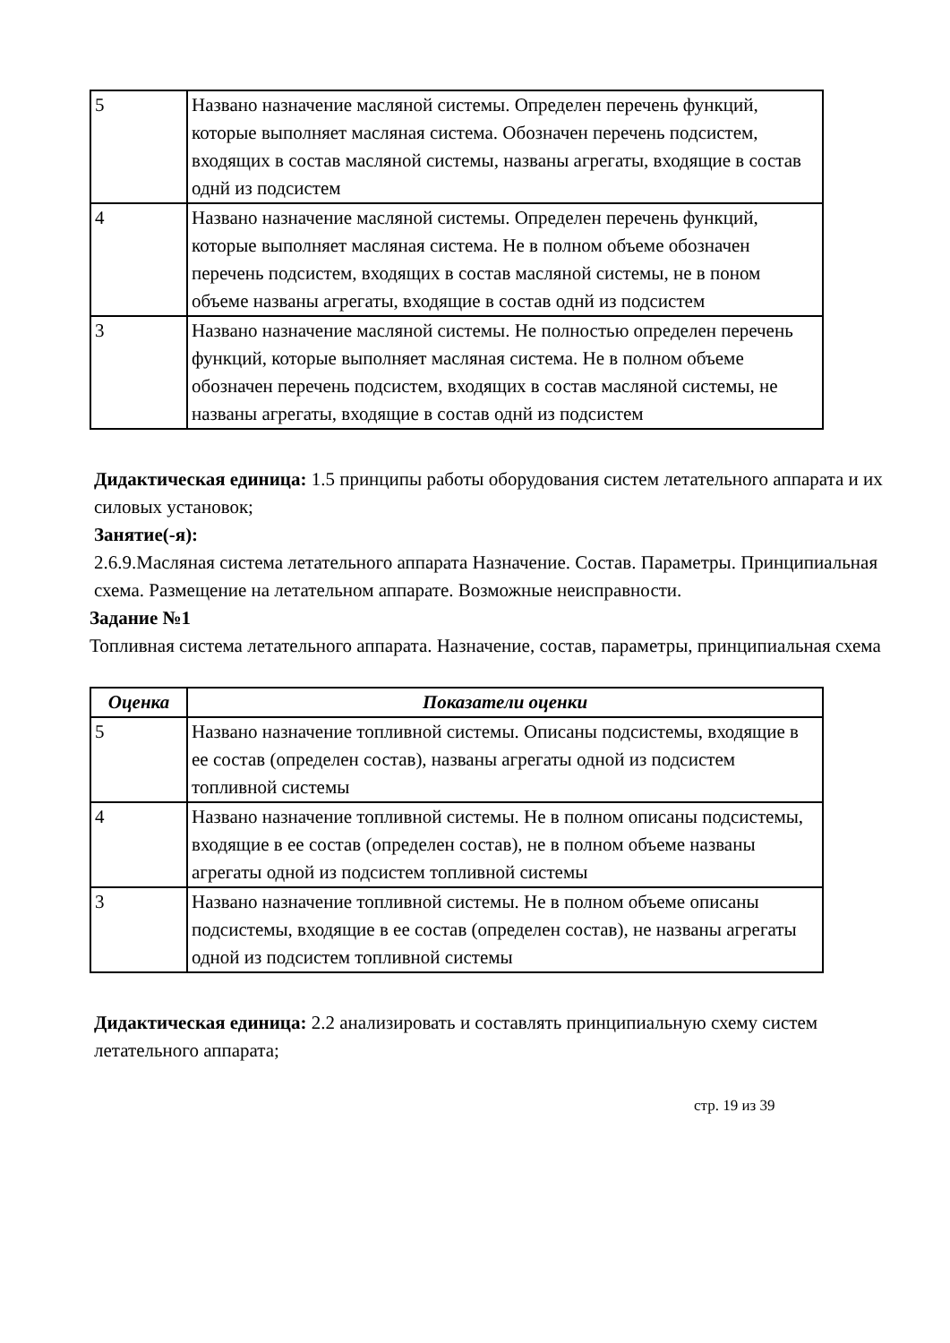| 5 | Названо назначение масляной системы. Определен перечень функций, которые выполняет масляная система. Обозначен перечень подсистем, входящих в состав масляной системы, названы агрегаты, входящие в состав однй из подсистем |
| 4 | Названо назначение масляной системы. Определен перечень функций, которые выполняет масляная система. Не в полном объеме обозначен перечень подсистем, входящих в состав масляной системы, не в поном объеме названы агрегаты, входящие в состав однй из подсистем |
| 3 | Названо назначение масляной системы. Не полностью определен перечень функций, которые выполняет масляная система. Не в полном объеме обозначен перечень подсистем, входящих в состав масляной системы, не названы агрегаты, входящие в состав однй из подсистем |
Дидактическая единица: 1.5 принципы работы оборудования систем летательного аппарата и их силовых установок;
Занятие(-я):
2.6.9.Масляная система летательного аппарата Назначение. Состав. Параметры. Принципиальная схема. Размещение на летательном аппарате. Возможные неисправности.
Задание №1
Топливная система летательного аппарата. Назначение, состав, параметры, принципиальная схема
| Оценка | Показатели оценки |
| --- | --- |
| 5 | Названо назначение топливной системы. Описаны подсистемы, входящие в ее состав (определен состав), названы агрегаты одной из подсистем топливной системы |
| 4 | Названо назначение топливной системы. Не в полном описаны подсистемы, входящие в ее состав (определен состав), не в полном объеме названы агрегаты одной из подсистем топливной системы |
| 3 | Названо назначение топливной системы. Не в полном объеме описаны подсистемы, входящие в ее состав (определен состав), не названы агрегаты одной из подсистем топливной системы |
Дидактическая единица: 2.2 анализировать и составлять принципиальную схему систем летательного аппарата;
стр. 19 из 39